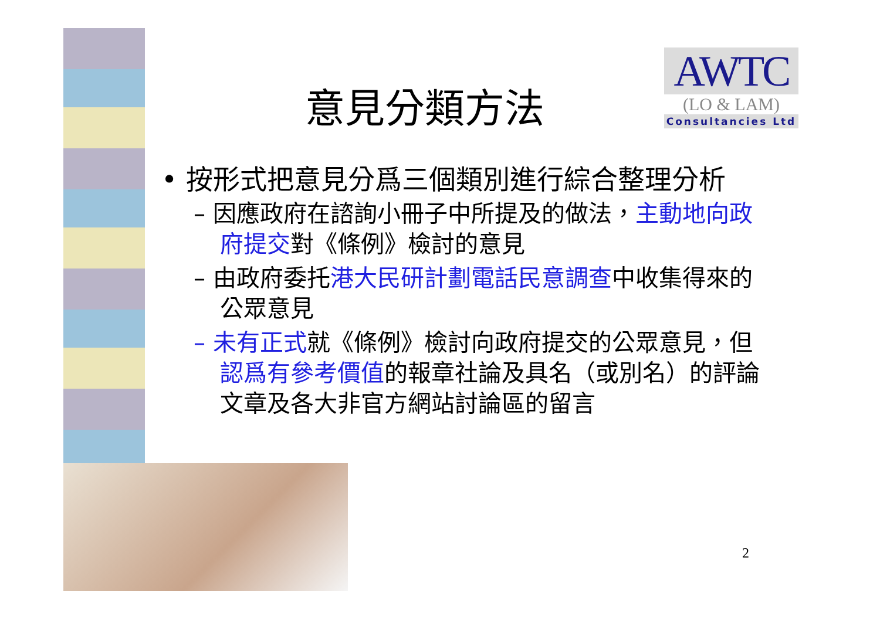意見分類方法
AWTC
(LO & LAM)
Consultancies Ltd
• 按形式把意見分爲三個類別進行綜合整理分析
– 因應政府在諮詢小冊子中所提及的做法，主動地向政府提交對《條例》檢討的意見
– 由政府委托港大民研計劃電話民意調查中收集得來的公眾意見
– 未有正式就《條例》檢討向政府提交的公眾意見，但認爲有參考價值的報章社論及具名（或別名）的評論文章及各大非官方網站討論區的留言
2